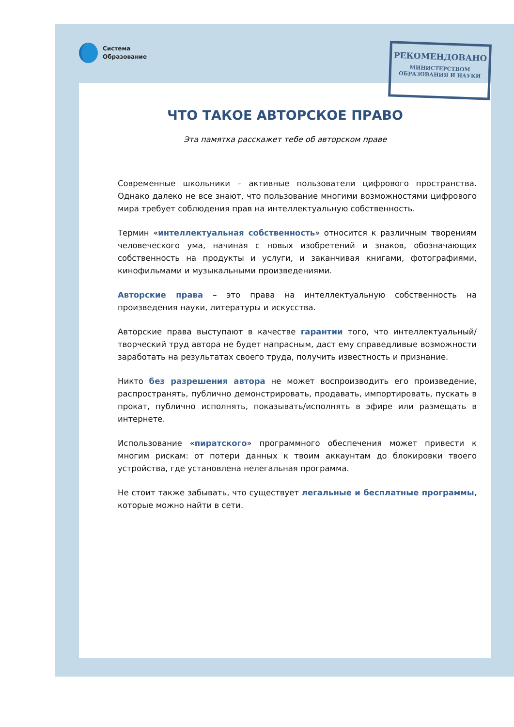Система
Образование
РЕКОМЕНДОВАНО
МИНИСТЕРСТВОМ
ОБРАЗОВАНИЯ И НАУКИ
ЧТО ТАКОЕ АВТОРСКОЕ ПРАВО
Эта памятка расскажет тебе об авторском праве
Современные школьники – активные пользователи цифрового пространства. Однако далеко не все знают, что пользование многими возможностями цифрового мира требует соблюдения прав на интеллектуальную собственность.
Термин «интеллектуальная собственность» относится к различным творениям человеческого ума, начиная с новых изобретений и знаков, обозначающих собственность на продукты и услуги, и заканчивая книгами, фотографиями, кинофильмами и музыкальными произведениями.
Авторские права – это права на интеллектуальную собственность на произведения науки, литературы и искусства.
Авторские права выступают в качестве гарантии того, что интеллектуальный/творческий труд автора не будет напрасным, даст ему справедливые возможности заработать на результатах своего труда, получить известность и признание.
Никто без разрешения автора не может воспроизводить его произведение, распространять, публично демонстрировать, продавать, импортировать, пускать в прокат, публично исполнять, показывать/исполнять в эфире или размещать в интернете.
Использование «пиратского» программного обеспечения может привести к многим рискам: от потери данных к твоим аккаунтам до блокировки твоего устройства, где установлена нелегальная программа.
Не стоит также забывать, что существует легальные и бесплатные программы, которые можно найти в сети.